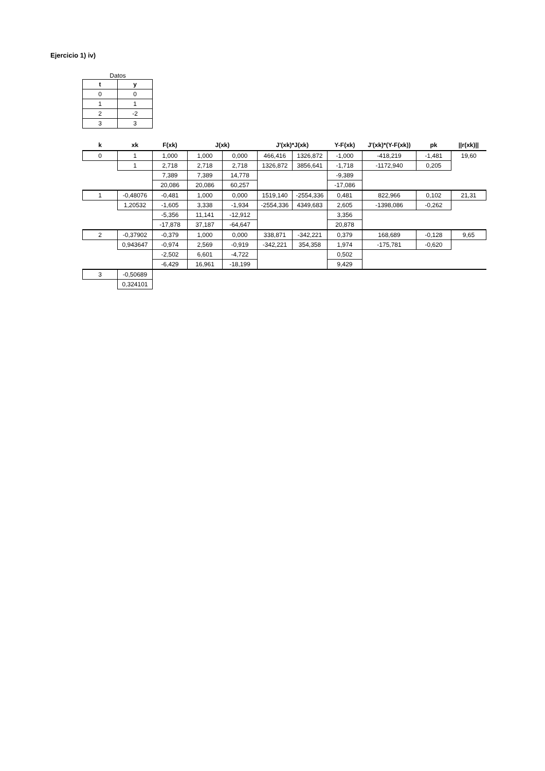Ejercicio 1) iv)
Datos
| t | y |
| --- | --- |
| 0 | 0 |
| 1 | 1 |
| 2 | -2 |
| 3 | 3 |
| k | xk | F(xk) | J(xk) | | J'(xk)*J(xk) | | Y-F(xk) | J'(xk)*(Y-F(xk)) | pk | //r(xk)// |
| --- | --- | --- | --- | --- | --- | --- | --- | --- | --- | --- |
| 0 | 1 | 1,000 | 1,000 | 0,000 | 466,416 | 1326,872 | -1,000 | -418,219 | -1,481 | 19,60 |
| | 1 | 2,718 | 2,718 | 2,718 | 1326,872 | 3856,641 | -1,718 | -1172,940 | 0,205 | |
| | | 7,389 | 7,389 | 14,778 | | | -9,389 | | | |
| | | 20,086 | 20,086 | 60,257 | | | -17,086 | | | |
| 1 | -0,48076 | -0,481 | 1,000 | 0,000 | 1519,140 | -2554,336 | 0,481 | 822,966 | 0,102 | 21,31 |
| | 1,20532 | -1,605 | 3,338 | -1,934 | -2554,336 | 4349,683 | 2,605 | -1398,086 | -0,262 | |
| | | -5,356 | 11,141 | -12,912 | | | 3,356 | | | |
| | | -17,878 | 37,187 | -64,647 | | | 20,878 | | | |
| 2 | -0,37902 | -0,379 | 1,000 | 0,000 | 338,871 | -342,221 | 0,379 | 168,689 | -0,128 | 9,65 |
| | 0,943647 | -0,974 | 2,569 | -0,919 | -342,221 | 354,358 | 1,974 | -175,781 | -0,620 | |
| | | -2,502 | 6,601 | -4,722 | | | 0,502 | | | |
| | | -6,429 | 16,961 | -18,199 | | | 9,429 | | | |
| 3 | -0,50689 | | | | | | | | | |
| | 0,324101 | | | | | | | | | |